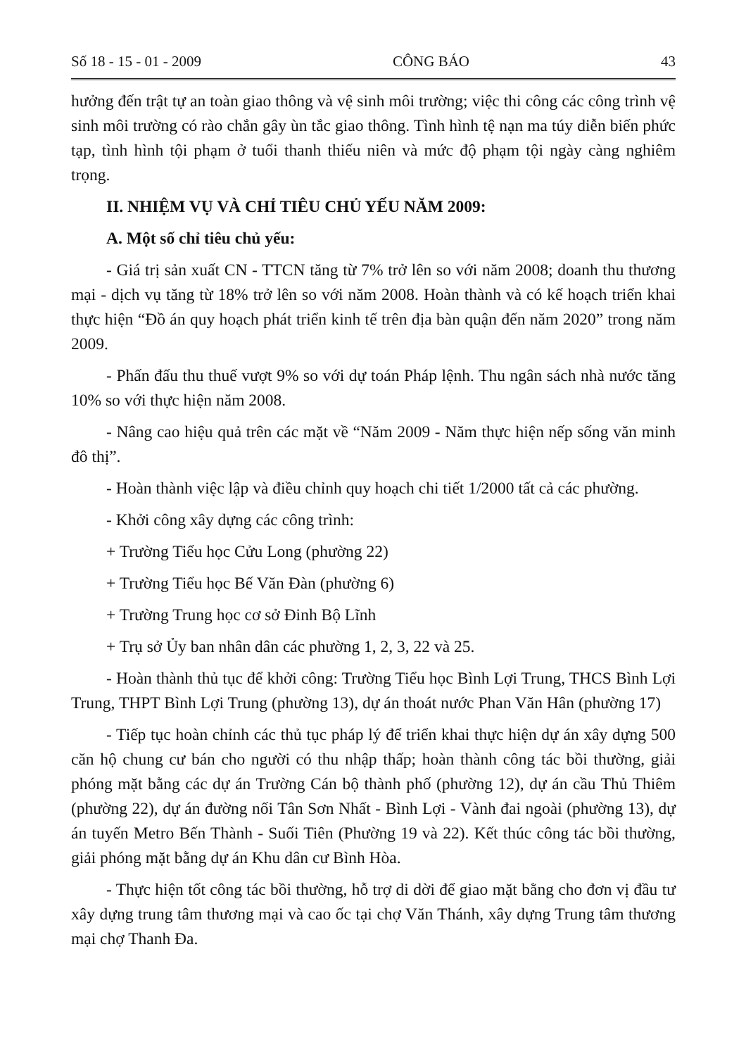Số 18 - 15 - 01 - 2009 CÔNG BÁO 43
hưởng đến trật tự an toàn giao thông và vệ sinh môi trường; việc thi công các công trình vệ sinh môi trường có rào chắn gây ùn tắc giao thông. Tình hình tệ nạn ma túy diễn biến phức tạp, tình hình tội phạm ở tuổi thanh thiếu niên và mức độ phạm tội ngày càng nghiêm trọng.
II. NHIỆM VỤ VÀ CHỈ TIÊU CHỦ YẾU NĂM 2009:
A. Một số chỉ tiêu chủ yếu:
- Giá trị sản xuất CN - TTCN tăng từ 7% trở lên so với năm 2008; doanh thu thương mại - dịch vụ tăng từ 18% trở lên so với năm 2008. Hoàn thành và có kế hoạch triển khai thực hiện “Đồ án quy hoạch phát triển kinh tế trên địa bàn quận đến năm 2020” trong năm 2009.
- Phấn đấu thu thuế vượt 9% so với dự toán Pháp lệnh. Thu ngân sách nhà nước tăng 10% so với thực hiện năm 2008.
- Nâng cao hiệu quả trên các mặt về “Năm 2009 - Năm thực hiện nếp sống văn minh đô thị”.
- Hoàn thành việc lập và điều chỉnh quy hoạch chi tiết 1/2000 tất cả các phường.
- Khởi công xây dựng các công trình:
+ Trường Tiểu học Cửu Long (phường 22)
+ Trường Tiểu học Bế Văn Đàn (phường 6)
+ Trường Trung học cơ sở Đinh Bộ Lĩnh
+ Trụ sở Ủy ban nhân dân các phường 1, 2, 3, 22 và 25.
- Hoàn thành thủ tục để khởi công: Trường Tiểu học Bình Lợi Trung, THCS Bình Lợi Trung, THPT Bình Lợi Trung (phường 13), dự án thoát nước Phan Văn Hân (phường 17)
- Tiếp tục hoàn chỉnh các thủ tục pháp lý để triển khai thực hiện dự án xây dựng 500 căn hộ chung cư bán cho người có thu nhập thấp; hoàn thành công tác bồi thường, giải phóng mặt bằng các dự án Trường Cán bộ thành phố (phường 12), dự án cầu Thủ Thiêm (phường 22), dự án đường nối Tân Sơn Nhất - Bình Lợi - Vành đai ngoài (phường 13), dự án tuyến Metro Bến Thành - Suối Tiên (Phường 19 và 22). Kết thúc công tác bồi thường, giải phóng mặt bằng dự án Khu dân cư Bình Hòa.
- Thực hiện tốt công tác bồi thường, hỗ trợ di dời để giao mặt bằng cho đơn vị đầu tư xây dựng trung tâm thương mại và cao ốc tại chợ Văn Thánh, xây dựng Trung tâm thương mại chợ Thanh Đa.